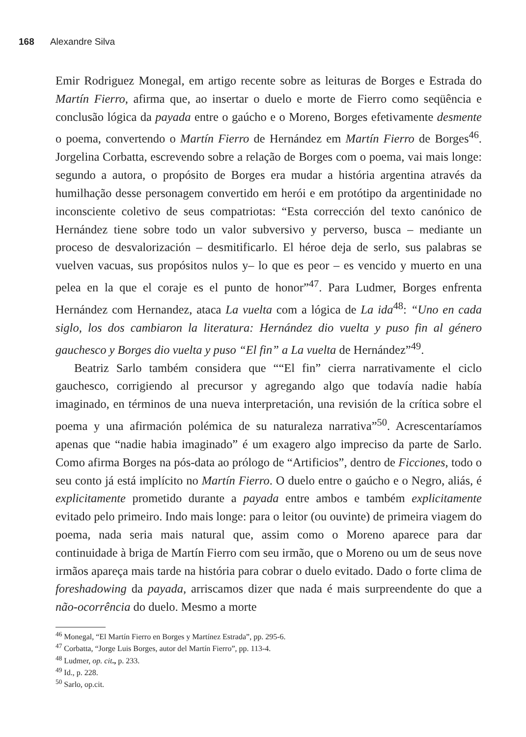168 Alexandre Silva
Emir Rodriguez Monegal, em artigo recente sobre as leituras de Borges e Estrada do Martín Fierro, afirma que, ao insertar o duelo e morte de Fierro como seqüência e conclusão lógica da payada entre o gaúcho e o Moreno, Borges efetivamente desmente o poema, convertendo o Martín Fierro de Hernández em Martín Fierro de Borges<sup>46</sup>. Jorgelina Corbatta, escrevendo sobre a relação de Borges com o poema, vai mais longe: segundo a autora, o propósito de Borges era mudar a história argentina através da humilhação desse personagem convertido em herói e em protótipo da argentinidade no inconsciente coletivo de seus compatriotas: “Esta corrección del texto canónico de Hernández tiene sobre todo un valor subversivo y perverso, busca – mediante un proceso de desvalorización – desmitificarlo. El héroe deja de serlo, sus palabras se vuelven vacuas, sus propósitos nulos y– lo que es peor – es vencido y muerto en una pelea en la que el coraje es el punto de honor”<sup>47</sup>. Para Ludmer, Borges enfrenta Hernández com Hernandez, ataca La vuelta com a lógica de La ida<sup>48</sup>: “Uno en cada siglo, los dos cambiaron la literatura: Hernández dio vuelta y puso fin al género gauchesco y Borges dio vuelta y puso “El fin” a La vuelta de Hernández”<sup>49</sup>.
Beatriz Sarlo também considera que ““El fin” cierra narrativamente el ciclo gauchesco, corrigiendo al precursor y agregando algo que todavía nadie había imaginado, en términos de una nueva interpretación, una revisión de la crítica sobre el poema y una afirmación polémica de su naturaleza narrativa”<sup>50</sup>. Acrescentaríamos apenas que “nadie habia imaginado” é um exagero algo impreciso da parte de Sarlo. Como afirma Borges na pós-data ao prólogo de “Artificios”, dentro de Ficciones, todo o seu conto já está implícito no Martín Fierro. O duelo entre o gaúcho e o Negro, aliás, é explicitamente prometido durante a payada entre ambos e também explicitamente evitado pelo primeiro. Indo mais longe: para o leitor (ou ouvinte) de primeira viagem do poema, nada seria mais natural que, assim como o Moreno aparece para dar continuidade à briga de Martín Fierro com seu irmão, que o Moreno ou um de seus nove irmãos apareça mais tarde na história para cobrar o duelo evitado. Dado o forte clima de foreshadowing da payada, arriscamos dizer que nada é mais surpreendente do que a não-ocorrência do duelo. Mesmo a morte
<sup>46</sup> Monegal, “El Martín Fierro en Borges y Martínez Estrada”, pp. 295-6.
<sup>47</sup> Corbatta, “Jorge Luis Borges, autor del Martín Fierro”, pp. 113-4.
<sup>48</sup> Ludmer, op. cit., p. 233.
<sup>49</sup> Id., p. 228.
<sup>50</sup> Sarlo, op.cit.